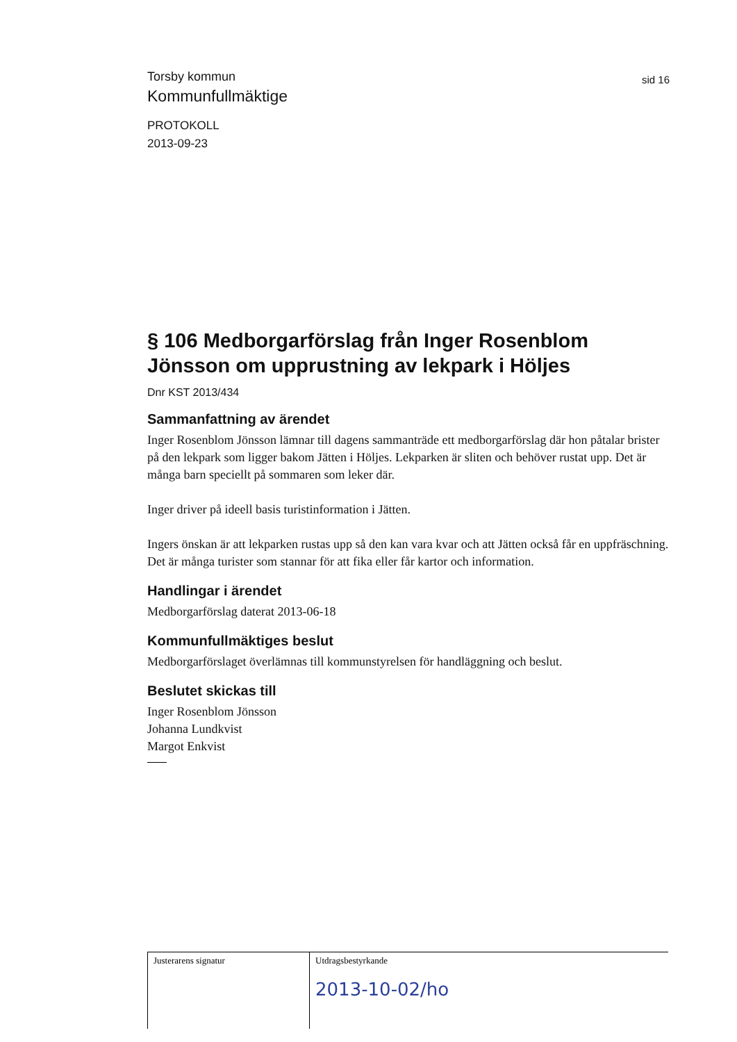Torsby kommun
Kommunfullmäktige
sid 16
PROTOKOLL
2013-09-23
§ 106 Medborgarförslag från Inger Rosenblom Jönsson om upprustning av lekpark i Höljes
Dnr KST 2013/434
Sammanfattning av ärendet
Inger Rosenblom Jönsson lämnar till dagens sammanträde ett medborgarförslag där hon påtalar brister på den lekpark som ligger bakom Jätten i Höljes. Lekparken är sliten och behöver rustat upp. Det är många barn speciellt på sommaren som leker där.
Inger driver på ideell basis turistinformation i Jätten.
Ingers önskan är att lekparken rustas upp så den kan vara kvar och att Jätten också får en uppfräschning. Det är många turister som stannar för att fika eller får kartor och information.
Handlingar i ärendet
Medborgarförslag daterat 2013-06-18
Kommunfullmäktiges beslut
Medborgarförslaget överlämnas till kommunstyrelsen för handläggning och beslut.
Beslutet skickas till
Inger Rosenblom Jönsson
Johanna Lundkvist
Margot Enkvist
Justerarens signatur Utdragsbestyrkande
2013-10-02/ho